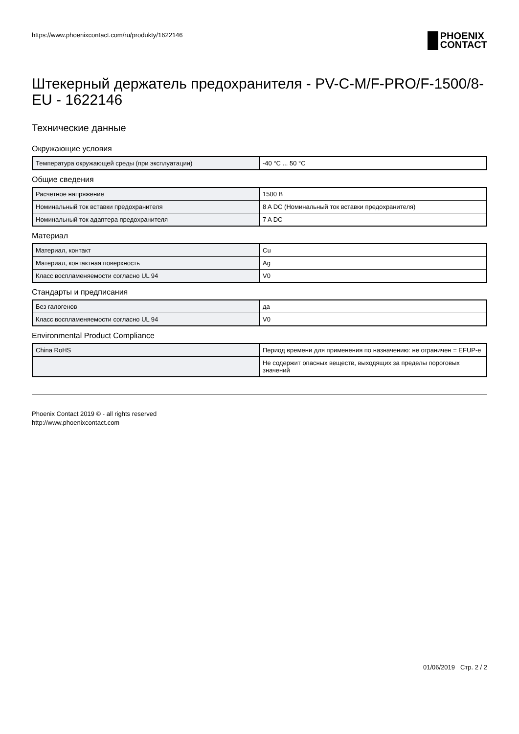https://www.phoenixcontact.com/ru/produkty/1622146
PHOENIX
CONTACT
Штекерный держатель предохранителя - PV-C-M/F-PRO/F-1500/8-EU - 1622146
Технические данные
Окружающие условия
| Температура окружающей среды (при эксплуатации) | -40 °C ... 50 °C |
Общие сведения
| Расчетное напряжение | 1500 В |
| Номинальный ток вставки предохранителя | 8 A DC (Номинальный ток вставки предохранителя) |
| Номинальный ток адаптера предохранителя | 7 A DC |
Материал
| Материал, контакт | Cu |
| Материал, контактная поверхность | Ag |
| Класс воспламеняемости согласно UL 94 | V0 |
Стандарты и предписания
| Без галогенов | да |
| Класс воспламеняемости согласно UL 94 | V0 |
Environmental Product Compliance
| China RoHS | Период времени для применения по назначению: не ограничен = EFUP-e |
| | Не содержит опасных веществ, выходящих за пределы пороговых значений |
Phoenix Contact 2019 © - all rights reserved
http://www.phoenixcontact.com
01/06/2019 Стр. 2 / 2